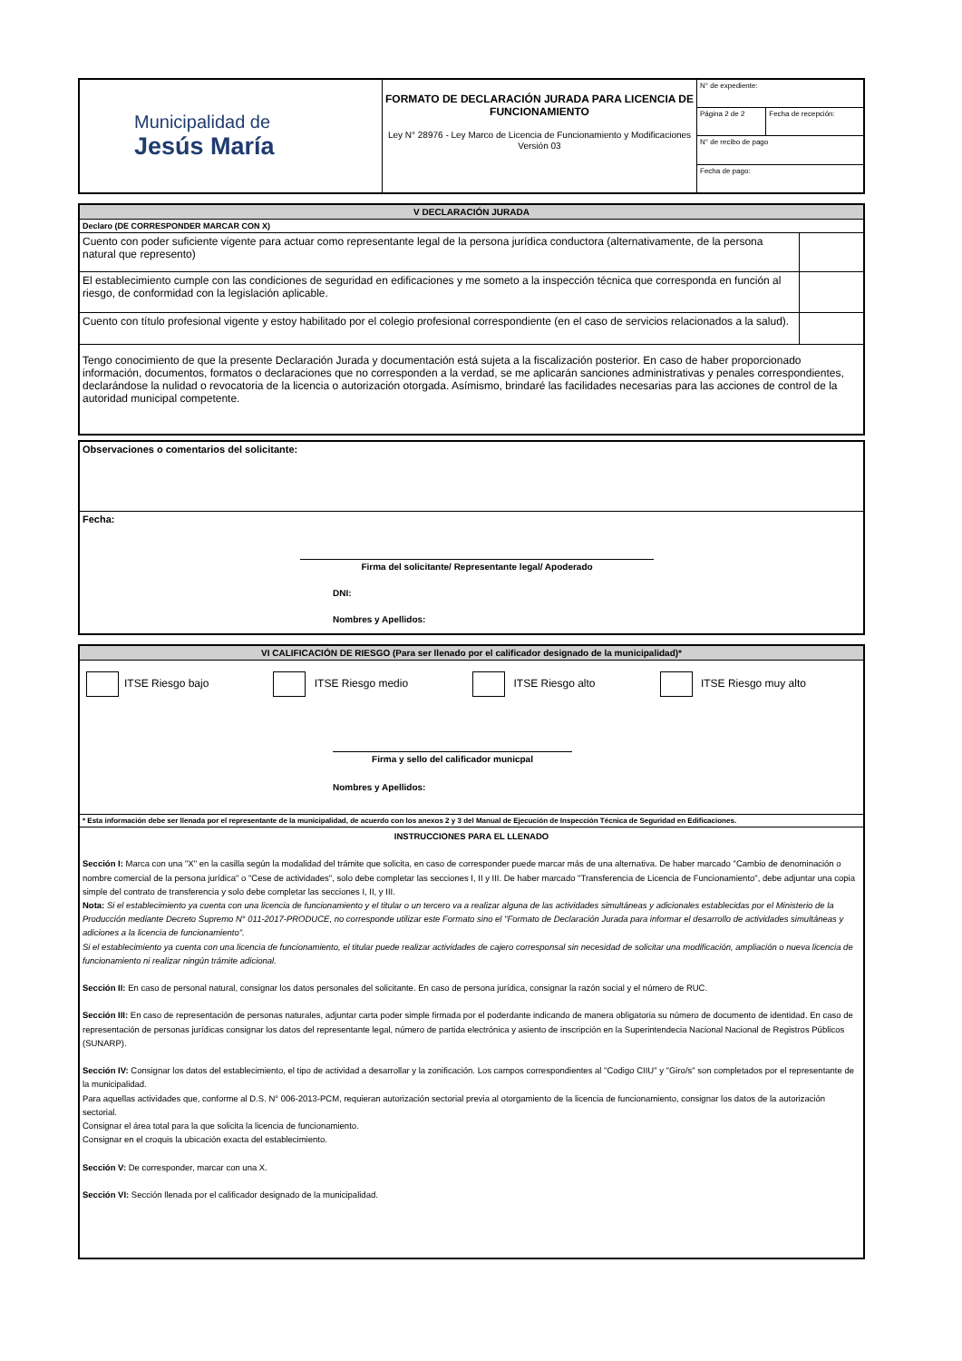| Municipalidad de Jesús María | FORMATO DE DECLARACIÓN JURADA PARA LICENCIA DE FUNCIONAMIENTO Ley N° 28976 - Ley Marco de Licencia de Funcionamiento y Modificaciones Versión 03 | N° de expediente: | |
| | | Página 2 de 2 | Fecha de recepción: |
| | | N° de recibo de pago | |
| | | Fecha de pago: | |
| V DECLARACIÓN JURADA | |
| Declaro (DE CORRESPONDER MARCAR CON X) | |
| Cuento con poder suficiente vigente para actuar como representante legal de la persona jurídica conductora (alternativamente, de la persona natural que represento) | |
| El establecimiento cumple con las condiciones de seguridad en edificaciones y me someto a la inspección técnica que corresponda en función al riesgo, de conformidad con la legislación aplicable. | |
| Cuento con título profesional vigente y estoy habilitado por el colegio profesional correspondiente (en el caso de servicios relacionados a la salud). | |
| Tengo conocimiento de que la presente Declaración Jurada y documentación está sujeta a la fiscalización posterior. En caso de haber proporcionado información, documentos, formatos o declaraciones que no corresponden a la verdad, se me aplicarán sanciones administrativas y penales correspondientes, declarándose la nulidad o revocatoria de la licencia o autorización otorgada. Asímismo, brindaré las facilidades necesarias para las acciones de control de la autoridad municipal competente. | |
| Observaciones o comentarios del solicitante: |
| Fecha: Firma del solicitante/ Representante legal/ Apoderado DNI: Nombres y Apellidos: |
| VI CALIFICACIÓN DE RIESGO (Para ser llenado por el calificador designado de la municipalidad)* |
| ITSE Riesgo bajo ITSE Riesgo medio ITSE Riesgo alto ITSE Riesgo muy alto Firma y sello del calificador municpal Nombres y Apellidos: |
| * Esta información debe ser llenada por el representante de la municipalidad, de acuerdo con los anexos 2 y 3 del Manual de Ejecución de Inspección Técnica de Seguridad en Edificaciones. |
| INSTRUCCIONES PARA EL LLENADO Sección I: Marca con una "X" en la casilla según la modalidad del trámite que solicita, en caso de corresponder puede marcar más de una alternativa. De haber marcado "Cambio de denominación o nombre comercial de la persona jurídica" o "Cese de actividades", solo debe completar las secciones I, II y III. De haber marcado "Transferencia de Licencia de Funcionamiento", debe adjuntar una copia simple del contrato de transferencia y solo debe completar las secciones I, II, y III. Nota: Si el establecimiento ya cuenta con una licencia de funcionamiento y el titular o un tercero va a realizar alguna de las actividades simultáneas y adicionales establecidas por el Ministerio de la Producción mediante Decreto Supremo N° 011-2017-PRODUCE, no corresponde utilizar este Formato sino el "Formato de Declaración Jurada para informar el desarrollo de actividades simultáneas y adiciones a la licencia de funcionamiento". Si el establecimiento ya cuenta con una licencia de funcionamiento, el titular puede realizar actividades de cajero corresponsal sin necesidad de solicitar una modificación, ampliación o nueva licencia de funcionamiento ni realizar ningún trámite adicional. Sección II: En caso de personal natural, consignar los datos personales del solicitante. En caso de persona jurídica, consignar la razón social y el número de RUC. Sección III: En caso de representación de personas naturales, adjuntar carta poder simple firmada por el poderdante indicando de manera obligatoria su número de documento de identidad. En caso de representación de personas jurídicas consignar los datos del representante legal, número de partida electrónica y asiento de inscripción en la Superintendecia Nacional Nacional de Registros Públicos (SUNARP). Sección IV: Consignar los datos del establecimiento, el tipo de actividad a desarrollar y la zonificación. Los campos correspondientes al "Codigo CIIU" y "Giro/s" son completados por el representante de la municipalidad. Para aquellas actividades que, conforme al D.S. N° 006-2013-PCM, requieran autorización sectorial previa al otorgamiento de la licencia de funcionamiento, consignar los datos de la autorización sectorial. Consignar el área total para la que solicita la licencia de funcionamiento. Consignar en el croquis la ubicación exacta del establecimiento. Sección V: De corresponder, marcar con una X. Sección VI: Sección llenada por el calificador designado de la municipalidad. |